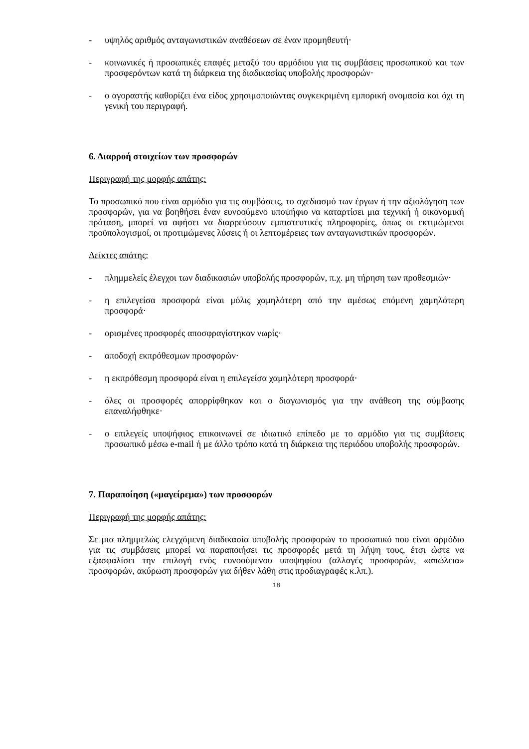- υψηλός αριθμός ανταγωνιστικών αναθέσεων σε έναν προμηθευτή·
- κοινωνικές ή προσωπικές επαφές μεταξύ του αρμόδιου για τις συμβάσεις προσωπικού και των προσφερόντων κατά τη διάρκεια της διαδικασίας υποβολής προσφορών·
- ο αγοραστής καθορίζει ένα είδος χρησιμοποιώντας συγκεκριμένη εμπορική ονομασία και όχι τη γενική του περιγραφή.
6. Διαρροή στοιχείων των προσφορών
Περιγραφή της μορφής απάτης:
Το προσωπικό που είναι αρμόδιο για τις συμβάσεις, το σχεδιασμό των έργων ή την αξιολόγηση των προσφορών, για να βοηθήσει έναν ευνοούμενο υποψήφιο να καταρτίσει μια τεχνική ή οικονομική πρόταση, μπορεί να αφήσει να διαρρεύσουν εμπιστευτικές πληροφορίες, όπως οι εκτιμώμενοι προϋπολογισμοί, οι προτιμώμενες λύσεις ή οι λεπτομέρειες των ανταγωνιστικών προσφορών.
Δείκτες απάτης:
- πλημμελείς έλεγχοι των διαδικασιών υποβολής προσφορών, π.χ. μη τήρηση των προθεσμιών·
- η επιλεγείσα προσφορά είναι μόλις χαμηλότερη από την αμέσως επόμενη χαμηλότερη προσφορά·
- ορισμένες προσφορές αποσφραγίστηκαν νωρίς·
- αποδοχή εκπρόθεσμων προσφορών·
- η εκπρόθεσμη προσφορά είναι η επιλεγείσα χαμηλότερη προσφορά·
- όλες οι προσφορές απορρίφθηκαν και ο διαγωνισμός για την ανάθεση της σύμβασης επαναλήφθηκε·
- ο επιλεγείς υποψήφιος επικοινωνεί σε ιδιωτικό επίπεδο με το αρμόδιο για τις συμβάσεις προσωπικό μέσω e-mail ή με άλλο τρόπο κατά τη διάρκεια της περιόδου υποβολής προσφορών.
7. Παραποίηση («μαγείρεμα») των προσφορών
Περιγραφή της μορφής απάτης:
Σε μια πλημμελώς ελεγχόμενη διαδικασία υποβολής προσφορών το προσωπικό που είναι αρμόδιο για τις συμβάσεις μπορεί να παραποιήσει τις προσφορές μετά τη λήψη τους, έτσι ώστε να εξασφαλίσει την επιλογή ενός ευνοούμενου υποψηφίου (αλλαγές προσφορών, «απώλεια» προσφορών, ακύρωση προσφορών για δήθεν λάθη στις προδιαγραφές κ.λπ.).
18